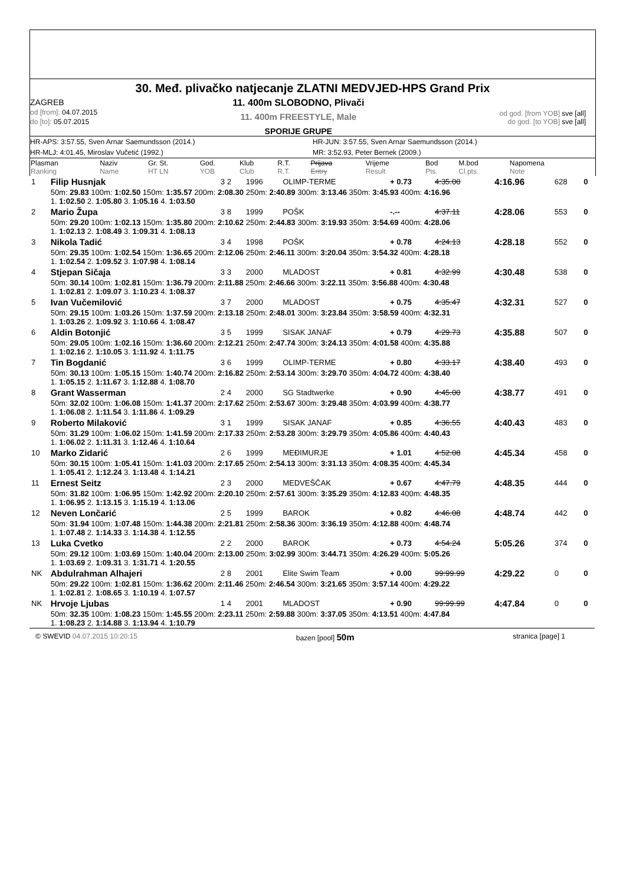30. Međ. plivačko natjecanje ZLATNI MEDVJED-HPS Grand Prix
ZAGREB
od [from]: 04.07.2015
do [to]: 05.07.2015
11. 400m SLOBODNO, Plivači
11. 400m FREESTYLE, Male
SPORIJE GRUPE
od god. [from YOB] sve [all]
do god. [to YOB] sve [all]
HR-APS: 3:57.55, Sven Arnar Saemundsson (2014.)
HR-JUN: 3:57.55, Sven Arnar Saemundsson (2014.)
HR-MLJ: 4:01.45, Miroslav Vučetić (1992.)
MR: 3:52.93, Peter Bernek (2009.)
| Plasman Ranking | Naziv Name | Gr. St. HT LN | God. YOB | Klub Club | R.T. R.T. | Prijava Entry | Vrijeme Result | Bod Pts. | M.bod Cl.pts. | Napomena Note |
| 1 | Filip Husnjak | 3 2 | 1996 | OLIMP-TERME | + 0.73 | 4:35.00 | 4:16.96 | 628 | 0 |
| | 50m: 29.83 100m: 1:02.50 150m: 1:35.57 200m: 2:08.30 250m: 2:40.89 300m: 3:13.46 350m: 3:45.93 400m: 4:16.96 1. 1:02.50 2. 1:05.80 3. 1:05.16 4. 1:03.50 | | | | | | | | |
| 2 | Mario Župa | 3 8 | 1999 | POŠK | -.-- | 4:37.11 | 4:28.06 | 553 | 0 |
| | 50m: 29.20 100m: 1:02.13 150m: 1:35.80 200m: 2:10.62 250m: 2:44.83 300m: 3:19.93 350m: 3:54.69 400m: 4:28.06 1. 1:02.13 2. 1:08.49 3. 1:09.31 4. 1:08.13 | | | | | | | | |
| 3 | Nikola Tadić | 3 4 | 1998 | POŠK | + 0.78 | 4:24.13 | 4:28.18 | 552 | 0 |
| | 50m: 29.35 100m: 1:02.54 150m: 1:36.65 200m: 2:12.06 250m: 2:46.11 300m: 3:20.04 350m: 3:54.32 400m: 4:28.18 1. 1:02.54 2. 1:09.52 3. 1:07.98 4. 1:08.14 | | | | | | | | |
| 4 | Stjepan Sičaja | 3 3 | 2000 | MLADOST | + 0.81 | 4:32.99 | 4:30.48 | 538 | 0 |
| | 50m: 30.14 100m: 1:02.81 150m: 1:36.79 200m: 2:11.88 250m: 2:46.66 300m: 3:22.11 350m: 3:56.88 400m: 4:30.48 1. 1:02.81 2. 1:09.07 3. 1:10.23 4. 1:08.37 | | | | | | | | |
| 5 | Ivan Vučemilović | 3 7 | 2000 | MLADOST | + 0.75 | 4:35.47 | 4:32.31 | 527 | 0 |
| | 50m: 29.15 100m: 1:03.26 150m: 1:37.59 200m: 2:13.18 250m: 2:48.01 300m: 3:23.84 350m: 3:58.59 400m: 4:32.31 1. 1:03.26 2. 1:09.92 3. 1:10.66 4. 1:08.47 | | | | | | | | |
| 6 | Aldin Botonjić | 3 5 | 1999 | SISAK JANAF | + 0.79 | 4:29.73 | 4:35.88 | 507 | 0 |
| | 50m: 29.05 100m: 1:02.16 150m: 1:36.60 200m: 2:12.21 250m: 2:47.74 300m: 3:24.13 350m: 4:01.58 400m: 4:35.88 1. 1:02.16 2. 1:10.05 3. 1:11.92 4. 1:11.75 | | | | | | | | |
| 7 | Tin Bogdanić | 3 6 | 1999 | OLIMP-TERME | + 0.80 | 4:33.17 | 4:38.40 | 493 | 0 |
| | 50m: 30.13 100m: 1:05.15 150m: 1:40.74 200m: 2:16.82 250m: 2:53.14 300m: 3:29.70 350m: 4:04.72 400m: 4:38.40 1. 1:05.15 2. 1:11.67 3. 1:12.88 4. 1:08.70 | | | | | | | | |
| 8 | Grant Wasserman | 2 4 | 2000 | SG Stadtwerke | + 0.90 | 4:45.00 | 4:38.77 | 491 | 0 |
| | 50m: 32.02 100m: 1:06.08 150m: 1:41.37 200m: 2:17.62 250m: 2:53.67 300m: 3:29.48 350m: 4:03.99 400m: 4:38.77 1. 1:06.08 2. 1:11.54 3. 1:11.86 4. 1:09.29 | | | | | | | | |
| 9 | Roberto Milaković | 3 1 | 1999 | SISAK JANAF | + 0.85 | 4:36.55 | 4:40.43 | 483 | 0 |
| | 50m: 31.29 100m: 1:06.02 150m: 1:41.59 200m: 2:17.33 250m: 2:53.28 300m: 3:29.79 350m: 4:05.86 400m: 4:40.43 1. 1:06.02 2. 1:11.31 3. 1:12.46 4. 1:10.64 | | | | | | | | |
| 10 | Marko Zidarić | 2 6 | 1999 | MEĐIMURJE | + 1.01 | 4:52.08 | 4:45.34 | 458 | 0 |
| | 50m: 30.15 100m: 1:05.41 150m: 1:41.03 200m: 2:17.65 250m: 2:54.13 300m: 3:31.13 350m: 4:08.35 400m: 4:45.34 1. 1:05.41 2. 1:12.24 3. 1:13.48 4. 1:14.21 | | | | | | | | |
| 11 | Ernest Seitz | 2 3 | 2000 | MEDVEŠČAK | + 0.67 | 4:47.79 | 4:48.35 | 444 | 0 |
| | 50m: 31.82 100m: 1:06.95 150m: 1:42.92 200m: 2:20.10 250m: 2:57.61 300m: 3:35.29 350m: 4:12.83 400m: 4:48.35 1. 1:06.95 2. 1:13.15 3. 1:15.19 4. 1:13.06 | | | | | | | | |
| 12 | Neven Lončarić | 2 5 | 1999 | BAROK | + 0.82 | 4:46.08 | 4:48.74 | 442 | 0 |
| | 50m: 31.94 100m: 1:07.48 150m: 1:44.38 200m: 2:21.81 250m: 2:58.36 300m: 3:36.19 350m: 4:12.88 400m: 4:48.74 1. 1:07.48 2. 1:14.33 3. 1:14.38 4. 1:12.55 | | | | | | | | |
| 13 | Luka Cvetko | 2 2 | 2000 | BAROK | + 0.73 | 4:54.24 | 5:05.26 | 374 | 0 |
| | 50m: 29.12 100m: 1:03.69 150m: 1:40.04 200m: 2:13.00 250m: 3:02.99 300m: 3:44.71 350m: 4:26.29 400m: 5:05.26 1. 1:03.69 2. 1:09.31 3. 1:31.71 4. 1:20.55 | | | | | | | | |
| NK | Abdulrahman Alhajeri | 2 8 | 2001 | Elite Swim Team | + 0.00 | 99:99.99 | 4:29.22 | 0 | 0 |
| | 50m: 29.22 100m: 1:02.81 150m: 1:36.62 200m: 2:11.46 250m: 2:46.54 300m: 3:21.65 350m: 3:57.14 400m: 4:29.22 1. 1:02.81 2. 1:08.65 3. 1:10.19 4. 1:07.57 | | | | | | | | |
| NK | Hrvoje Ljubas | 1 4 | 2001 | MLADOST | + 0.90 | 99:99.99 | 4:47.84 | 0 | 0 |
| | 50m: 32.35 100m: 1:08.23 150m: 1:45.55 200m: 2:23.11 250m: 2:59.88 300m: 3:37.05 350m: 4:13.51 400m: 4:47.84 1. 1:08.23 2. 1:14.88 3. 1:13.94 4. 1:10.79 | | | | | | | | |
© SWEVID 04.07.2015 10:20:15 bazen [pool] 50m
stranica [page] 1